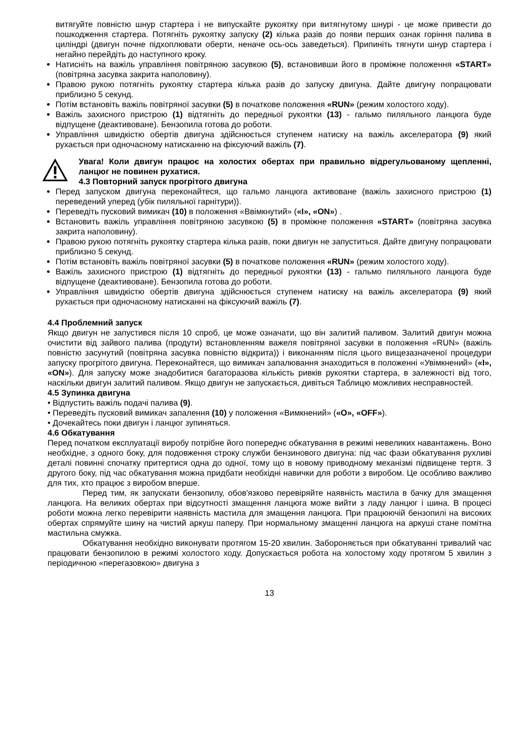витягуйте повністю шнур стартера і не випускайте рукоятку при витягнутому шнурі - це може привести до пошкодження стартера. Потягніть рукоятку запуску (2) кілька разів до появи перших ознак горіння палива в циліндрі (двигун почне підхоплювати оберти, неначе ось-ось заведеться). Припиніть тягнути шнур стартера і негайно перейдіть до наступного кроку.
Натисніть на важіль управління повітряною засувкою (5), встановивши його в проміжне положення «START» (повітряна засувка закрита наполовину).
Правою рукою потягніть рукоятку стартера кілька разів до запуску двигуна. Дайте двигуну попрацювати приблизно 5 секунд.
Потім встановіть важіль повітряної засувки (5) в початкове положення «RUN» (режим холостого ходу).
Важіль захисного пристрою (1) відтягніть до передньої рукоятки (13) - гальмо пиляльного ланцюга буде відпущене (деактивоване). Бензопила готова до роботи.
Управління швидкістю обертів двигуна здійснюється ступенем натиску на важіль акселератора (9) який рухається при одночасному натисканню на фіксуючий важіль (7).
Увага! Коли двигун працює на холостих обертах при правильно відрегульованому щепленні, ланцюг не повинен рухатися.
4.3 Повторний запуск прогрітого двигуна
Перед запуском двигуна переконайтеся, що гальмо ланцюга активоване (важіль захисного пристрою (1) переведений уперед (убік пиляльної гарнітури)).
Переведіть пусковий вимикач (10) в положення «Ввімкнутий» («I», «ON») .
Встановить важіль управління повітряною засувкою (5) в проміжне положення «START» (повітряна засувка закрита наполовину).
Правою рукою потягніть рукоятку стартера кілька разів, поки двигун не запуститься. Дайте двигуну попрацювати приблизно 5 секунд.
Потім встановіть важіль повітряної засувки (5) в початкове положення «RUN» (режим холостого ходу).
Важіль захисного пристрою (1) відтягніть до передньої рукоятки (13) - гальмо пиляльного ланцюга буде відпущене (деактивоване). Бензопила готова до роботи.
Управління швидкістю обертів двигуна здійснюється ступенем натиску на важіль акселератора (9) який рухається при одночасному натисканні на фіксуючий важіль (7).
4.4 Проблемний запуск
Якщо двигун не запустився після 10 спроб, це може означати, що він залитий паливом. Залитий двигун можна очистити від зайвого палива (продути) встановленням важеля повітряної засувки в положення «RUN» (важіль повністю засунутий (повітряна засувка повністю відкрита)) і виконанням після цього вищезазначеної процедури запуску прогрітого двигуна. Переконайтеся, що вимикач запалювання знаходиться в положенні «Увімкнений» («I», «ON»). Для запуску може знадобитися багаторазова кількість ривків рукоятки стартера, в залежності від того, наскільки двигун залитий паливом. Якщо двигун не запускається, дивіться Таблицю можливих несправностей.
4.5 Зупинка двигуна
• Відпустить важіль подачі палива (9).
• Переведіть пусковий вимикач запалення (10) у положення «Вимкнений» («O», «OFF»).
• Дочекайтесь поки двигун і ланцюг зупиняться.
4.6 Обкатування
Перед початком експлуатації виробу потрібне його попереднє обкатування в режимі невеликих навантажень. Воно необхідне, з одного боку, для подовження строку служби бензинового двигуна: під час фази обкатування рухливі деталі повинні спочатку притертися одна до одної, тому що в новому приводному механізмі підвищене тертя. З другого боку, під час обкатування можна придбати необхідні навички для роботи з виробом. Це особливо важливо для тих, хто працює з виробом вперше.
Перед тим, як запускати бензопилу, обов'язково перевіряйте наявність мастила в бачку для змащення ланцюга. На великих обертах при відсутності змащення ланцюга може вийти з ладу ланцюг і шина. В процесі роботи можна легко перевірити наявність мастила для змащення ланцюга. При працюючій бензопилі на високих обертах спрямуйте шину на чистий аркуш паперу. При нормальному змащенні ланцюга на аркуші стане помітна мастильна смужка.
Обкатування необхідно виконувати протягом 15-20 хвилин. Забороняється при обкатуванні тривалий час працювати бензопилою в режимі холостого ходу. Допускається робота на холостому ходу протягом 5 хвилин з періодичною «перегазовкою» двигуна з
13